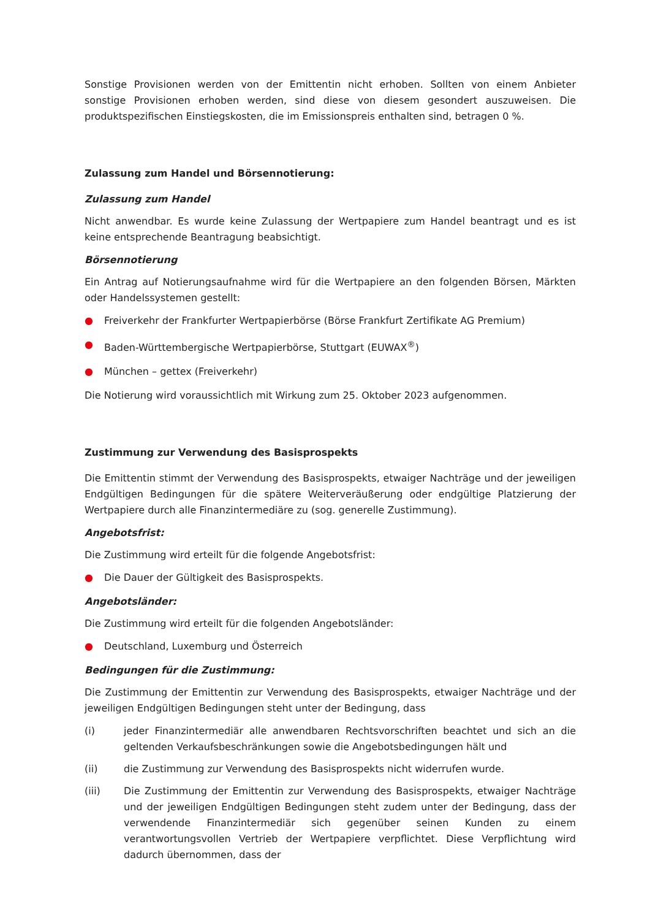Sonstige Provisionen werden von der Emittentin nicht erhoben. Sollten von einem Anbieter sonstige Provisionen erhoben werden, sind diese von diesem gesondert auszuweisen. Die produktspezifischen Einstiegskosten, die im Emissionspreis enthalten sind, betragen 0 %.
Zulassung zum Handel und Börsennotierung:
Zulassung zum Handel
Nicht anwendbar. Es wurde keine Zulassung der Wertpapiere zum Handel beantragt und es ist keine entsprechende Beantragung beabsichtigt.
Börsennotierung
Ein Antrag auf Notierungsaufnahme wird für die Wertpapiere an den folgenden Börsen, Märkten oder Handelssystemen gestellt:
● Freiverkehr der Frankfurter Wertpapierbörse (Börse Frankfurt Zertifikate AG Premium)
● Baden-Württembergische Wertpapierbörse, Stuttgart (EUWAX<sup>®</sup>)
● München – gettex (Freiverkehr)
Die Notierung wird voraussichtlich mit Wirkung zum 25. Oktober 2023 aufgenommen.
Zustimmung zur Verwendung des Basisprospekts
Die Emittentin stimmt der Verwendung des Basisprospekts, etwaiger Nachträge und der jeweiligen Endgültigen Bedingungen für die spätere Weiterveräußerung oder endgültige Platzierung der Wertpapiere durch alle Finanzintermediäre zu (sog. generelle Zustimmung).
Angebotsfrist:
Die Zustimmung wird erteilt für die folgende Angebotsfrist:
● Die Dauer der Gültigkeit des Basisprospekts.
Angebotsländer:
Die Zustimmung wird erteilt für die folgenden Angebotsländer:
● Deutschland, Luxemburg und Österreich
Bedingungen für die Zustimmung:
Die Zustimmung der Emittentin zur Verwendung des Basisprospekts, etwaiger Nachträge und der jeweiligen Endgültigen Bedingungen steht unter der Bedingung, dass
(i) jeder Finanzintermediär alle anwendbaren Rechtsvorschriften beachtet und sich an die geltenden Verkaufsbeschränkungen sowie die Angebotsbedingungen hält und
(ii) die Zustimmung zur Verwendung des Basisprospekts nicht widerrufen wurde.
(iii) Die Zustimmung der Emittentin zur Verwendung des Basisprospekts, etwaiger Nachträge und der jeweiligen Endgültigen Bedingungen steht zudem unter der Bedingung, dass der verwendende Finanzintermediär sich gegenüber seinen Kunden zu einem verantwortungsvollen Vertrieb der Wertpapiere verpflichtet. Diese Verpflichtung wird dadurch übernommen, dass der